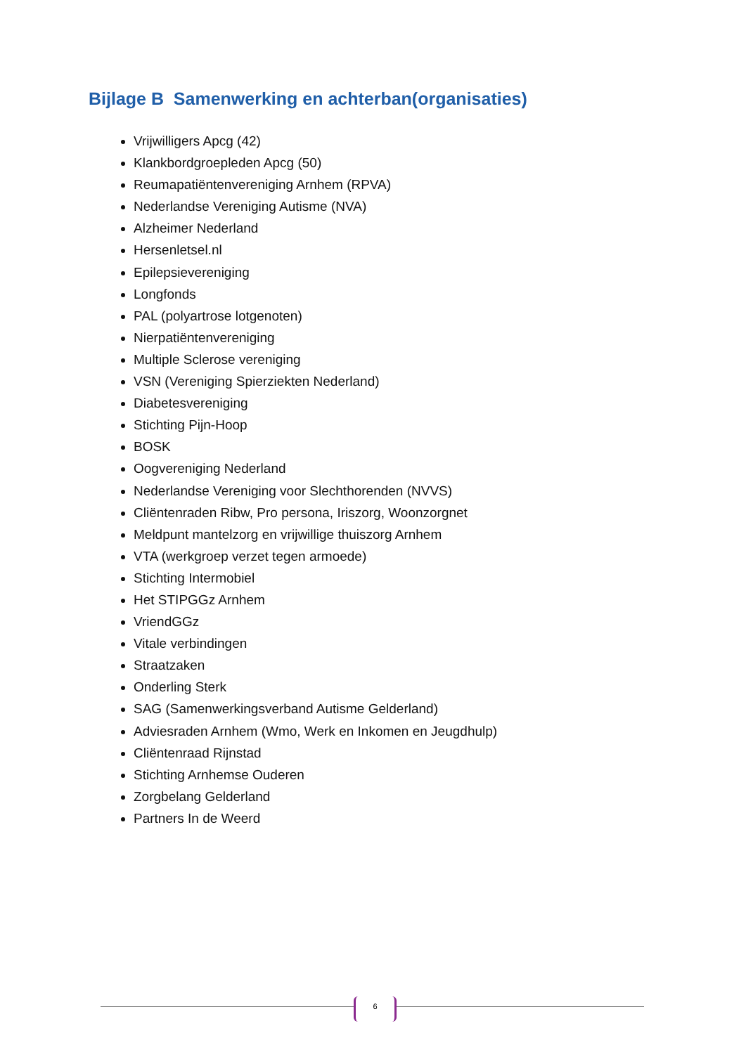Bijlage B Samenwerking en achterban(organisaties)
Vrijwilligers Apcg (42)
Klankbordgroepleden Apcg (50)
Reumapatiëntenvereniging Arnhem (RPVA)
Nederlandse Vereniging Autisme (NVA)
Alzheimer Nederland
Hersenletsel.nl
Epilepsievereniging
Longfonds
PAL (polyartrose lotgenoten)
Nierpatiëntenvereniging
Multiple Sclerose vereniging
VSN (Vereniging Spierziekten Nederland)
Diabetesvereniging
Stichting Pijn-Hoop
BOSK
Oogvereniging Nederland
Nederlandse Vereniging voor Slechthorenden (NVVS)
Cliëntenraden Ribw, Pro persona, Iriszorg, Woonzorgnet
Meldpunt mantelzorg en vrijwillige thuiszorg Arnhem
VTA (werkgroep verzet tegen armoede)
Stichting Intermobiel
Het STIPGGz Arnhem
VriendGGz
Vitale verbindingen
Straatzaken
Onderling Sterk
SAG (Samenwerkingsverband Autisme Gelderland)
Adviesraden Arnhem (Wmo, Werk en Inkomen en Jeugdhulp)
Cliëntenraad Rijnstad
Stichting Arnhemse Ouderen
Zorgbelang Gelderland
Partners In de Weerd
6